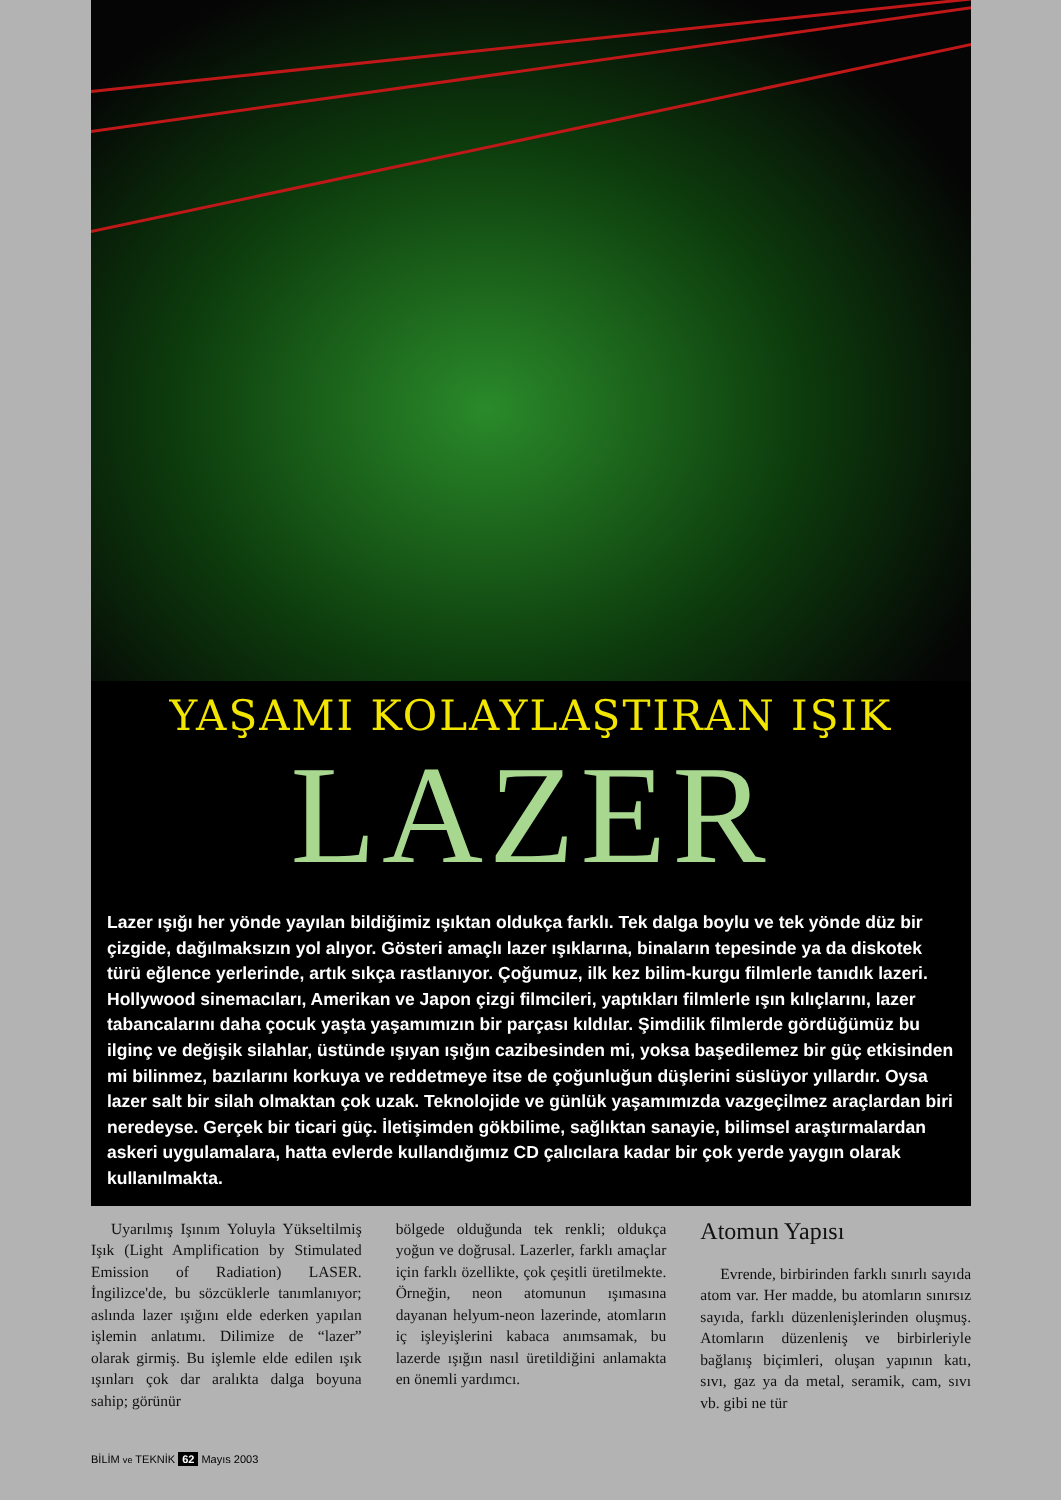YAŞAMI KOLAYLAŞTIRAN IŞIK
LAZER
Lazer ışığı her yönde yayılan bildiğimiz ışıktan oldukça farklı. Tek dalga boylu ve tek yönde düz bir çizgide, dağılmaksızın yol alıyor. Gösteri amaçlı lazer ışıklarına, binaların tepesinde ya da diskotek türü eğlence yerlerinde, artık sıkça rastlanıyor. Çoğumuz, ilk kez bilim-kurgu filmlerle tanıdık lazeri. Hollywood sinemacıları, Amerikan ve Japon çizgi filmcileri, yaptıkları filmlerle ışın kılıçlarını, lazer tabancalarını daha çocuk yaşta yaşamımızın bir parçası kıldılar. Şimdilik filmlerde gördüğümüz bu ilginç ve değişik silahlar, üstünde ışıyan ışığın cazibesinden mi, yoksa başedilemez bir güç etkisinden mi bilinmez, bazılarını korkuya ve reddetmeye itse de çoğunluğun düşlerini süslüyor yıllardır. Oysa lazer salt bir silah olmaktan çok uzak. Teknolojide ve günlük yaşamımızda vazgeçilmez araçlardan biri neredeyse. Gerçek bir ticari güç. İletişimden gökbilime, sağlıktan sanayie, bilimsel araştırmalardan askeri uygulamalara, hatta evlerde kullandığımız CD çalıcılara kadar bir çok yerde yaygın olarak kullanılmakta.
Uyarılmış Işınım Yoluyla Yükseltilmiş Işık (Light Amplification by Stimulated Emission of Radiation) LASER. İngilizce'de, bu sözcüklerle tanımlanıyor; aslında lazer ışığını elde ederken yapılan işlemin anlatımı. Dilimize de “lazer” olarak girmiş. Bu işlemle elde edilen ışık ışınları çok dar aralıkta dalga boyuna sahip; görünür
bölgede olduğunda tek renkli; oldukça yoğun ve doğrusal. Lazerler, farklı amaçlar için farklı özellikte, çok çeşitli üretilmekte. Örneğin, neon atomunun ışımasına dayanan helyum-neon lazerinde, atomların iç işleyişlerini kabaca anımsamak, bu lazerde ışığın nasıl üretildiğini anlamakta en önemli yardımcı.
Atomun Yapısı
Evrende, birbirinden farklı sınırlı sayıda atom var. Her madde, bu atomların sınırsız sayıda, farklı düzenlenişlerinden oluşmuş. Atomların düzenleniş ve birbirleriyle bağlanış biçimleri, oluşan yapının katı, sıvı, gaz ya da metal, seramik, cam, sıvı vb. gibi ne tür
BİLİM ve TEKNİK 62 Mayıs 2003